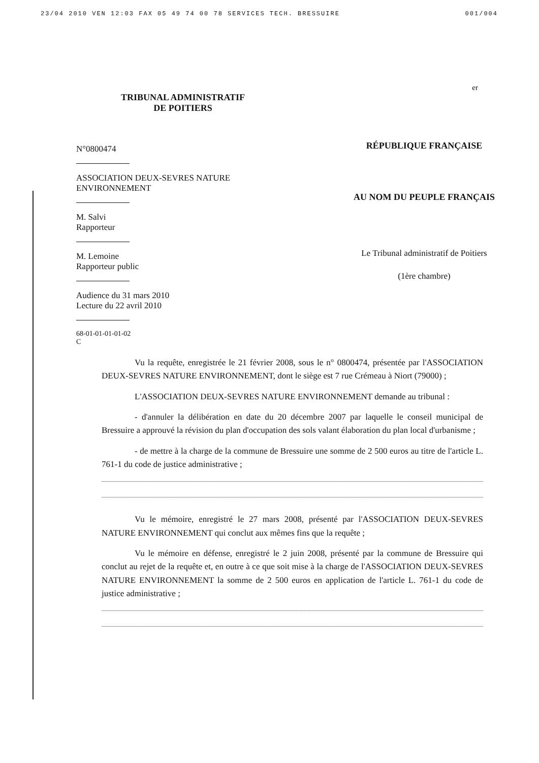23/04 2010 VEN 12:03 FAX 05 49 74 00 78 SERVICES TECH. BRESSUIRE 001/004
er
TRIBUNAL ADMINISTRATIF
DE POITIERS
N°0800474
ASSOCIATION DEUX-SEVRES NATURE
ENVIRONNEMENT
M. Salvi
Rapporteur
M. Lemoine
Rapporteur public
Audience du 31 mars 2010
Lecture du 22 avril 2010
68-01-01-01-01-02
C
RÉPUBLIQUE FRANÇAISE
AU NOM DU PEUPLE FRANÇAIS
Le Tribunal administratif de Poitiers
(1ère chambre)
Vu la requête, enregistrée le 21 février 2008, sous le n° 0800474, présentée par l'ASSOCIATION DEUX-SEVRES NATURE ENVIRONNEMENT, dont le siège est 7 rue Crémeau à Niort (79000) ;
L'ASSOCIATION DEUX-SEVRES NATURE ENVIRONNEMENT demande au tribunal :
- d'annuler la délibération en date du 20 décembre 2007 par laquelle le conseil municipal de Bressuire a approuvé la révision du plan d'occupation des sols valant élaboration du plan local d'urbanisme ;
- de mettre à la charge de la commune de Bressuire une somme de 2 500 euros au titre de l'article L. 761-1 du code de justice administrative ;
Vu le mémoire, enregistré le 27 mars 2008, présenté par l'ASSOCIATION DEUX-SEVRES NATURE ENVIRONNEMENT qui conclut aux mêmes fins que la requête ;
Vu le mémoire en défense, enregistré le 2 juin 2008, présenté par la commune de Bressuire qui conclut au rejet de la requête et, en outre à ce que soit mise à la charge de l'ASSOCIATION DEUX-SEVRES NATURE ENVIRONNEMENT la somme de 2 500 euros en application de l'article L. 761-1 du code de justice administrative ;